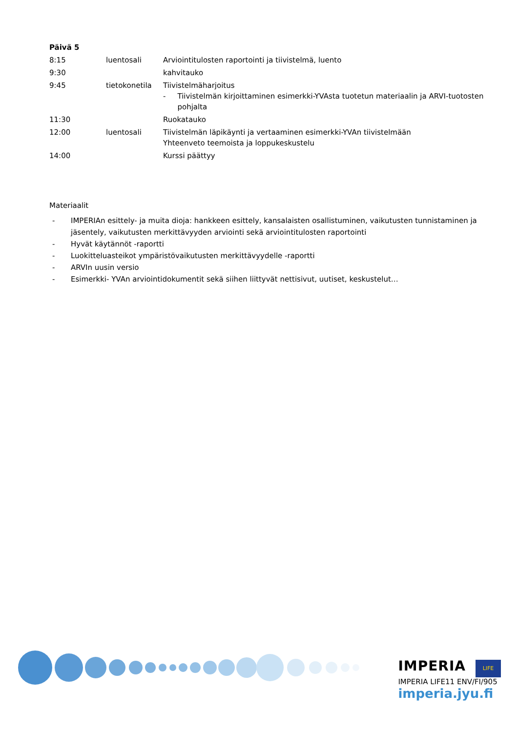Päivä 5
| 8:15 | luentosali | Arviointitulosten raportointi ja tiivistelmä, luento |
| 9:30 | | kahvitauko |
| 9:45 | tietokonetila | Tiivistelmäharjoitus - Tiivistelmän kirjoittaminen esimerkki-YVAsta tuotetun materiaalin ja ARVI-tuotosten pohjalta |
| 11:30 | | Ruokatauko |
| 12:00 | luentosali | Tiivistelmän läpikäynti ja vertaaminen esimerkki-YVAn tiivistelmään Yhteenveto teemoista ja loppukeskustelu |
| 14:00 | | Kurssi päättyy |
Materiaalit
- IMPERIAn esittely- ja muita dioja: hankkeen esittely, kansalaisten osallistuminen, vaikutusten tunnistaminen ja jäsentely, vaikutusten merkittävyyden arviointi sekä arviointitulosten raportointi
- Hyvät käytännöt -raportti
- Luokitteluasteikot ympäristövaikutusten merkittävyydelle -raportti
- ARVIn uusin versio
- Esimerkki- YVAn arviointidokumentit sekä siihen liittyvät nettisivut, uutiset, keskustelut…
IMPERIA LIFE
IMPERIA LIFE11 ENV/FI/905
imperia.jyu.fi